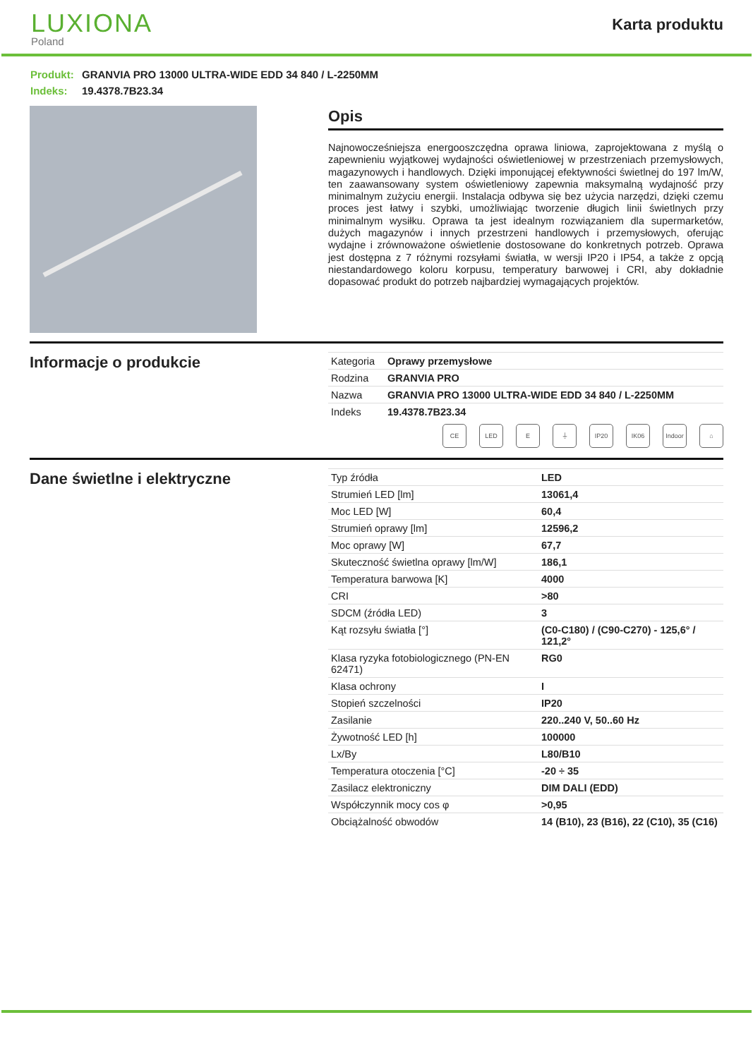LUXIONA
Poland
Karta produktu
Produkt: GRANVIA PRO 13000 ULTRA-WIDE EDD 34 840 / L-2250MM
Indeks: 19.4378.7B23.34
Opis
Najnowocześniejsza energooszczędna oprawa liniowa, zaprojektowana z myślą o zapewnieniu wyjątkowej wydajności oświetleniowej w przestrzeniach przemysłowych, magazynowych i handlowych. Dzięki imponującej efektywności świetlnej do 197 lm/W, ten zaawansowany system oświetleniowy zapewnia maksymalną wydajność przy minimalnym zużyciu energii. Instalacja odbywa się bez użycia narzędzi, dzięki czemu proces jest łatwy i szybki, umożliwiając tworzenie długich linii świetlnych przy minimalnym wysiłku. Oprawa ta jest idealnym rozwiązaniem dla supermarketów, dużych magazynów i innych przestrzeni handlowych i przemysłowych, oferując wydajne i zrównoważone oświetlenie dostosowane do konkretnych potrzeb. Oprawa jest dostępna z 7 różnymi rozsyłami światła, w wersji IP20 i IP54, a także z opcją niestandardowego koloru korpusu, temperatury barwowej i CRI, aby dokładnie dopasować produkt do potrzeb najbardziej wymagających projektów.
Informacje o produkcie
| Kategoria | Oprawy przemysłowe |
| Rodzina | GRANVIA PRO |
| Nazwa | GRANVIA PRO 13000 ULTRA-WIDE EDD 34 840 / L-2250MM |
| Indeks | 19.4378.7B23.34 |
CE LED E ⏚ IP20 IK06 Indoor
⌂
Dane świetlne i elektryczne
| Typ źródła | LED |
| Strumień LED [lm] | 13061,4 |
| Moc LED [W] | 60,4 |
| Strumień oprawy [lm] | 12596,2 |
| Moc oprawy [W] | 67,7 |
| Skuteczność świetlna oprawy [lm/W] | 186,1 |
| Temperatura barwowa [K] | 4000 |
| CRI | >80 |
| SDCM (źródła LED) | 3 |
| Kąt rozsyłu światła [°] | (C0-C180) / (C90-C270) - 125,6° / 121,2° |
| Klasa ryzyka fotobiologicznego (PN-EN 62471) | RG0 |
| Klasa ochrony | I |
| Stopień szczelności | IP20 |
| Zasilanie | 220..240 V, 50..60 Hz |
| Żywotność LED [h] | 100000 |
| Lx/By | L80/B10 |
| Temperatura otoczenia [°C] | -20 ÷ 35 |
| Zasilacz elektroniczny | DIM DALI (EDD) |
| Współczynnik mocy cos φ | >0,95 |
| Obciążalność obwodów | 14 (B10), 23 (B16), 22 (C10), 35 (C16) |